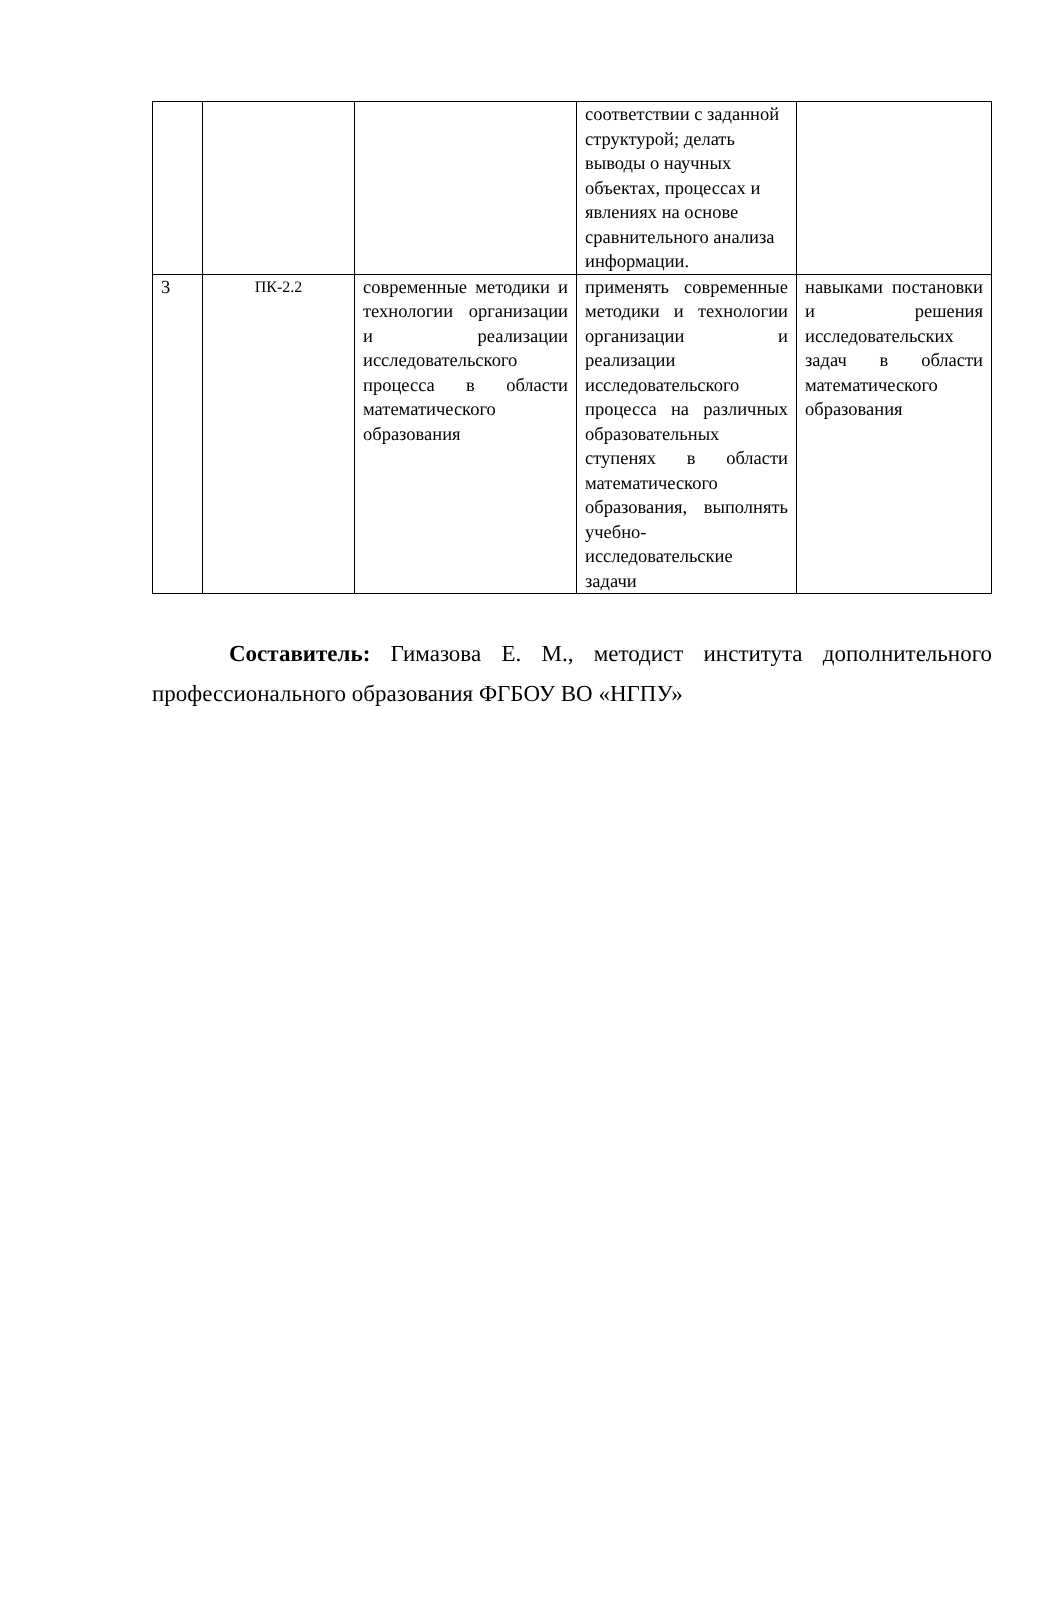| | | | соответствии с заданной структурой; делать выводы о научных объектах, процессах и явлениях на основе сравнительного анализа информации. | |
| 3 | ПК-2.2 | современные методики и технологии организации и реализации исследовательского процесса в области математического образования | применять современные методики и технологии организации и реализации исследовательского процесса на различных образовательных ступенях в области математического образования, выполнять учебно-исследовательские задачи | навыками постановки и решения исследовательских задач в области математического образования |
Составитель: Гимазова Е. М., методист института дополнительного профессионального образования ФГБОУ ВО «НГПУ»